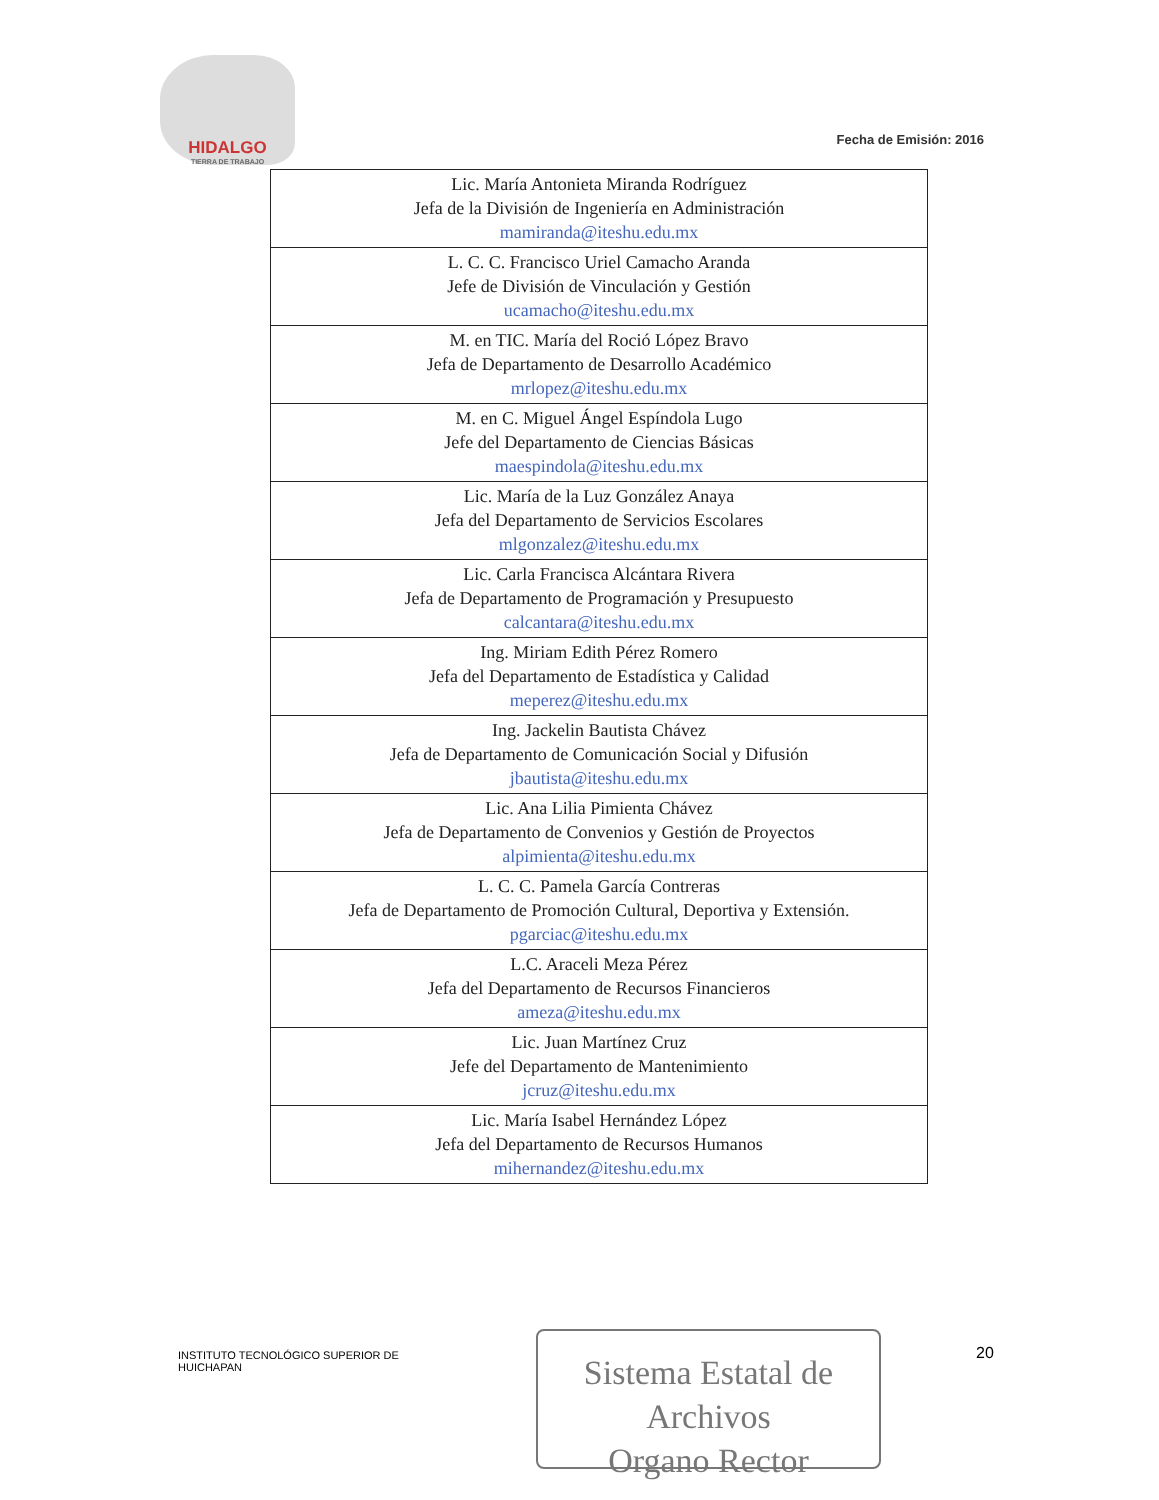HIDALGO
TIERRA DE TRABAJO
Fecha de Emisión: 2016
| Lic. María Antonieta Miranda Rodríguez Jefa de la División de Ingeniería en Administración mamiranda@iteshu.edu.mx |
| L. C. C. Francisco Uriel Camacho Aranda Jefe de División de Vinculación y Gestión ucamacho@iteshu.edu.mx |
| M. en TIC. María del Roció López Bravo Jefa de Departamento de Desarrollo Académico mrlopez@iteshu.edu.mx |
| M. en C. Miguel Ángel Espíndola Lugo Jefe del Departamento de Ciencias Básicas maespindola@iteshu.edu.mx |
| Lic. María de la Luz González Anaya Jefa del Departamento de Servicios Escolares mlgonzalez@iteshu.edu.mx |
| Lic. Carla Francisca Alcántara Rivera Jefa de Departamento de Programación y Presupuesto calcantara@iteshu.edu.mx |
| Ing. Miriam Edith Pérez Romero Jefa del Departamento de Estadística y Calidad meperez@iteshu.edu.mx |
| Ing. Jackelin Bautista Chávez Jefa de Departamento de Comunicación Social y Difusión jbautista@iteshu.edu.mx |
| Lic. Ana Lilia Pimienta Chávez Jefa de Departamento de Convenios y Gestión de Proyectos alpimienta@iteshu.edu.mx |
| L. C. C. Pamela García Contreras Jefa de Departamento de Promoción Cultural, Deportiva y Extensión. pgarciac@iteshu.edu.mx |
| L.C. Araceli Meza Pérez Jefa del Departamento de Recursos Financieros ameza@iteshu.edu.mx |
| Lic. Juan Martínez Cruz Jefe del Departamento de Mantenimiento jcruz@iteshu.edu.mx |
| Lic. María Isabel Hernández López Jefa del Departamento de Recursos Humanos mihernandez@iteshu.edu.mx |
INSTITUTO TECNOLÓGICO SUPERIOR DE HUICHAPAN
Sistema Estatal de Archivos
Organo Rector
20